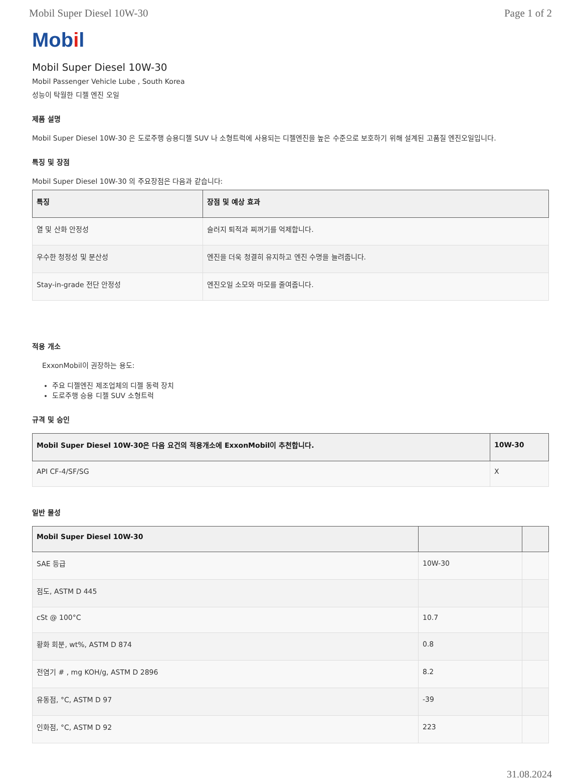Mobil Super Diesel 10W-30 Page 1 of 2
Mobil
Mobil Super Diesel 10W-30
Mobil Passenger Vehicle Lube , South Korea
성능이 탁월한 디젤 엔진 오일
제품 설명
Mobil Super Diesel 10W-30 은 도로주행 승용디젤 SUV 나 소형트럭에 사용되는 디젤엔진을 높은 수준으로 보호하기 위해 설계된 고품질 엔진오일입니다.
특징 및 장점
Mobil Super Diesel 10W-30 의 주요장점은 다음과 같습니다:
| 특징 | 장점 및 예상 효과 |
| --- | --- |
| 열 및 산화 안정성 | 슬러지 퇴적과 찌꺼기를 억제합니다. |
| 우수한 청정성 및 분산성 | 엔진을 더욱 청결히 유지하고 엔진 수명을 늘려줍니다. |
| Stay-in-grade 전단 안정성 | 엔진오일 소모와 마모를 줄여줍니다. |
적용 개소
ExxonMobil이 권장하는 용도:
주요 디젤엔진 제조업체의 디젤 동력 장치
도로주행 승용 디젤 SUV 소형트럭
규격 및 승인
| Mobil Super Diesel 10W-30은 다음 요건의 적용개소에 ExxonMobil이 추천합니다. | 10W-30 |
| --- | --- |
| API CF-4/SF/SG | X |
일반 물성
| Mobil Super Diesel 10W-30 | | |
| --- | --- | --- |
| SAE 등급 | 10W-30 | |
| 점도, ASTM D 445 | | |
| cSt @ 100°C | 10.7 | |
| 황화 회분, wt%, ASTM D 874 | 0.8 | |
| 전염기 # , mg KOH/g, ASTM D 2896 | 8.2 | |
| 유동점, °C, ASTM D 97 | -39 | |
| 인화점, °C, ASTM D 92 | 223 | |
31.08.2024